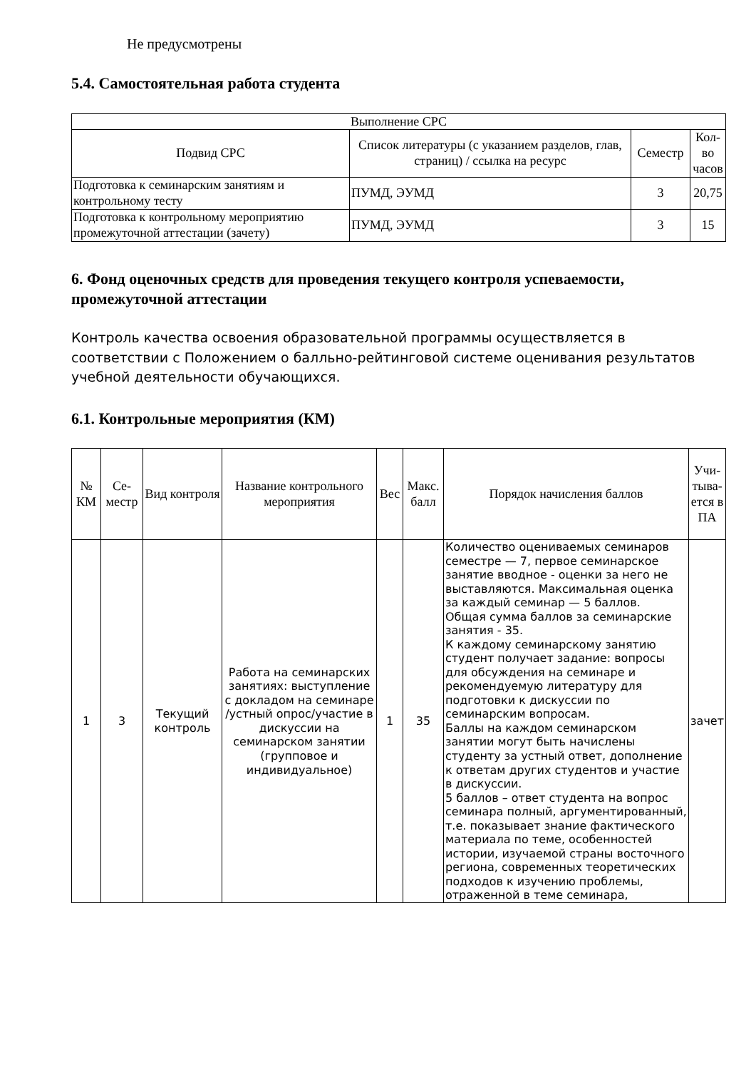Не предусмотрены
5.4. Самостоятельная работа студента
| Выполнение СРС | | | |
| --- | --- | --- | --- |
| Подвид СРС | Список литературы (с указанием разделов, глав, страниц) / ссылка на ресурс | Семестр | Кол-во часов |
| Подготовка к семинарским занятиям и контрольному тесту | ПУМД, ЭУМД | 3 | 20,75 |
| Подготовка к контрольному мероприятию промежуточной аттестации (зачету) | ПУМД, ЭУМД | 3 | 15 |
6. Фонд оценочных средств для проведения текущего контроля успеваемости, промежуточной аттестации
Контроль качества освоения образовательной программы осуществляется в соответствии с Положением о балльно-рейтинговой системе оценивания результатов учебной деятельности обучающихся.
6.1. Контрольные мероприятия (КМ)
| № КМ | Се-местр | Вид контроля | Название контрольного мероприятия | Вес | Макс. балл | Порядок начисления баллов | Учи-тыва-ется в ПА |
| --- | --- | --- | --- | --- | --- | --- | --- |
| 1 | 3 | Текущий контроль | Работа на семинарских занятиях: выступление с докладом на семинаре /устный опрос/участие в дискуссии на семинарском занятии (групповое и индивидуальное) | 1 | 35 | Количество оцениваемых семинаров семестре — 7, первое семинарское занятие вводное - оценки за него не выставляются. Максимальная оценка за каждый семинар — 5 баллов. Общая сумма баллов за семинарские занятия - 35. К каждому семинарскому занятию студент получает задание: вопросы для обсуждения на семинаре и рекомендуемую литературу для подготовки к дискуссии по семинарским вопросам. Баллы на каждом семинарском занятии могут быть начислены студенту за устный ответ, дополнение к ответам других студентов и участие в дискуссии. 5 баллов – ответ студента на вопрос семинара полный, аргументированный, т.е. показывает знание фактического материала по теме, особенностей истории, изучаемой страны восточного региона, современных теоретических подходов к изучению проблемы, отраженной в теме семинара, | зачет |